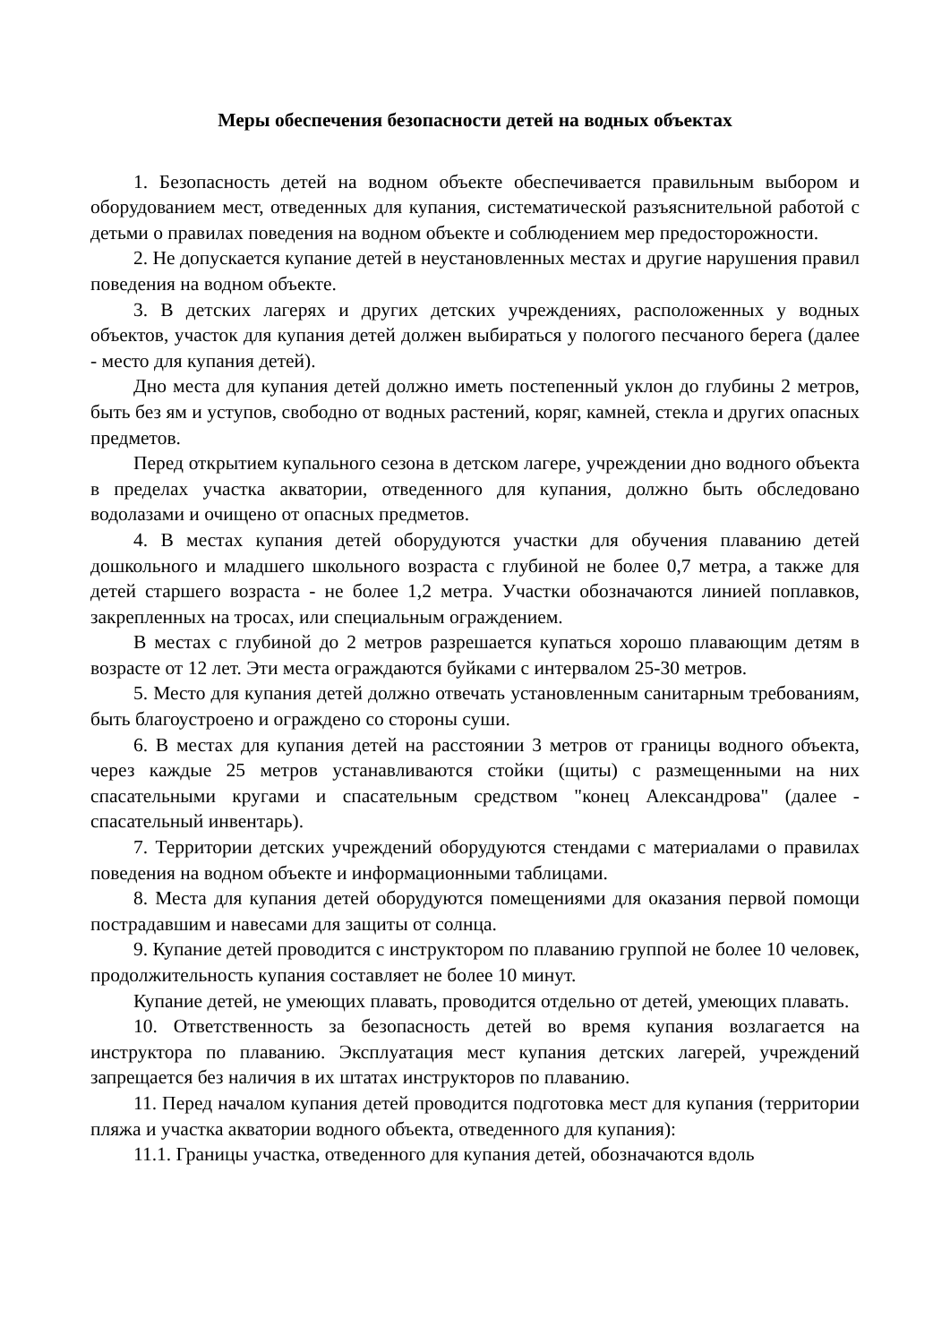Меры обеспечения безопасности детей на водных объектах
1. Безопасность детей на водном объекте обеспечивается правильным выбором и оборудованием мест, отведенных для купания, систематической разъяснительной работой с детьми о правилах поведения на водном объекте и соблюдением мер предосторожности.
2. Не допускается купание детей в неустановленных местах и другие нарушения правил поведения на водном объекте.
3. В детских лагерях и других детских учреждениях, расположенных у водных объектов, участок для купания детей должен выбираться у пологого песчаного берега (далее - место для купания детей).
Дно места для купания детей должно иметь постепенный уклон до глубины 2 метров, быть без ям и уступов, свободно от водных растений, коряг, камней, стекла и других опасных предметов.
Перед открытием купального сезона в детском лагере, учреждении дно водного объекта в пределах участка акватории, отведенного для купания, должно быть обследовано водолазами и очищено от опасных предметов.
4. В местах купания детей оборудуются участки для обучения плаванию детей дошкольного и младшего школьного возраста с глубиной не более 0,7 метра, а также для детей старшего возраста - не более 1,2 метра. Участки обозначаются линией поплавков, закрепленных на тросах, или специальным ограждением.
В местах с глубиной до 2 метров разрешается купаться хорошо плавающим детям в возрасте от 12 лет. Эти места ограждаются буйками с интервалом 25-30 метров.
5. Место для купания детей должно отвечать установленным санитарным требованиям, быть благоустроено и ограждено со стороны суши.
6. В местах для купания детей на расстоянии 3 метров от границы водного объекта, через каждые 25 метров устанавливаются стойки (щиты) с размещенными на них спасательными кругами и спасательным средством "конец Александрова" (далее - спасательный инвентарь).
7. Территории детских учреждений оборудуются стендами с материалами о правилах поведения на водном объекте и информационными таблицами.
8. Места для купания детей оборудуются помещениями для оказания первой помощи пострадавшим и навесами для защиты от солнца.
9. Купание детей проводится с инструктором по плаванию группой не более 10 человек, продолжительность купания составляет не более 10 минут.
Купание детей, не умеющих плавать, проводится отдельно от детей, умеющих плавать.
10. Ответственность за безопасность детей во время купания возлагается на инструктора по плаванию. Эксплуатация мест купания детских лагерей, учреждений запрещается без наличия в их штатах инструкторов по плаванию.
11. Перед началом купания детей проводится подготовка мест для купания (территории пляжа и участка акватории водного объекта, отведенного для купания):
11.1. Границы участка, отведенного для купания детей, обозначаются вдоль